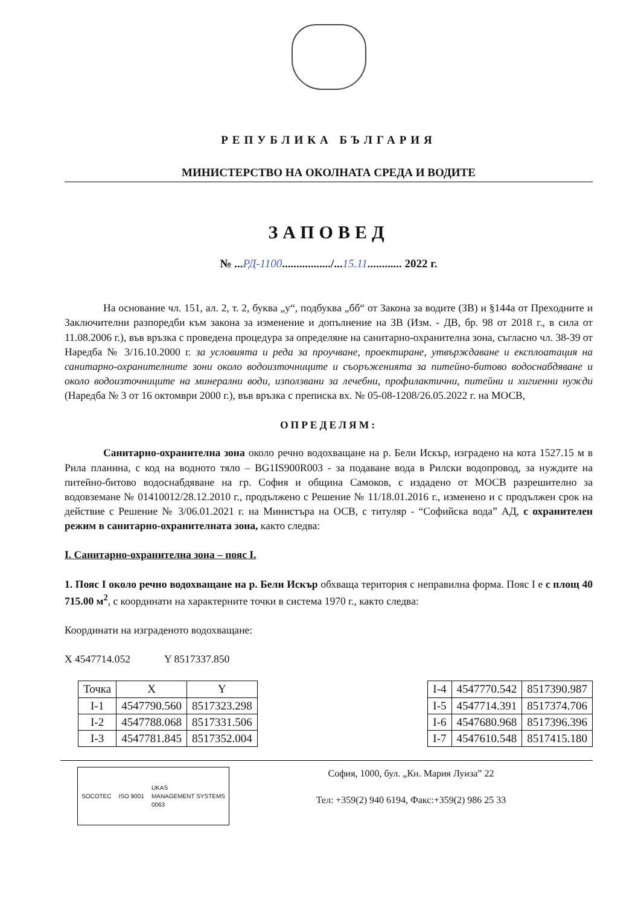РЕПУБЛИКА БЪЛГАРИЯ
МИНИСТЕРСТВО НА ОКОЛНАТА СРЕДА И ВОДИТЕ
ЗАПОВЕД
№ ...РД-1100................./...15.11............ 2022 г.
На основание чл. 151, ал. 2, т. 2, буква „у“, подбуква „бб“ от Закона за водите (ЗВ) и §144а от Преходните и Заключителни разпоредби към закона за изменение и допълнение на ЗВ (Изм. - ДВ, бр. 98 от 2018 г., в сила от 11.08.2006 г.), във връзка с проведена процедура за определяне на санитарно-охранителна зона, съгласно чл. 38-39 от Наредба № 3/16.10.2000 г. за условията и реда за проучване, проектиране, утвърждаване и експлоатация на санитарно-охранителните зони около водоизточниците и съоръженията за питейно-битово водоснабдяване и около водоизточниците на минерални води, използвани за лечебни, профилактични, питейни и хигиенни нужди (Наредба № 3 от 16 октомври 2000 г.), във връзка с преписка вх. № 05-08-1208/26.05.2022 г. на МОСВ,
ОПРЕДЕЛЯМ:
Санитарно-охранителна зона около речно водохващане на р. Бели Искър, изградено на кота 1527.15 м в Рила планина, с код на водното тяло – BG1IS900R003 - за подаване вода в Рилски водопровод, за нуждите на питейно-битово водоснабдяване на гр. София и община Самоков, с издадено от МОСВ разрешително за водовземане № 01410012/28.12.2010 г., продължено с Решение № 11/18.01.2016 г., изменено и с продължен срок на действие с Решение № 3/06.01.2021 г. на Министъра на ОСВ, с титуляр - “Софийска вода” АД, с охранителен режим в санитарно-охранителната зона, както следва:
I. Санитарно-охранителна зона – пояс I.
1. Пояс I около речно водохващане на р. Бели Искър обхваща територия с неправилна форма. Пояс I е с площ 40 715.00 м<sup>2</sup>, с координати на характерните точки в система 1970 г., както следва:
Координати на изграденото водохващане:
X 4547714.052 Y 8517337.850
| Точка | X | Y |
| --- | --- | --- |
| I-1 | 4547790.560 | 8517323.298 |
| I-2 | 4547788.068 | 8517331.506 |
| I-3 | 4547781.845 | 8517352.004 |
| I-4 | 4547770.542 | 8517390.987 |
| I-5 | 4547714.391 | 8517374.706 |
| I-6 | 4547680.968 | 8517396.396 |
| I-7 | 4547610.548 | 8517415.180 |
SOCOTEC ISO 9001 UKAS
MANAGEMENT SYSTEMS
0063
София, 1000, бул. „Кн. Мария Луиза” 22
Тел: +359(2) 940 6194, Факс:+359(2) 986 25 33